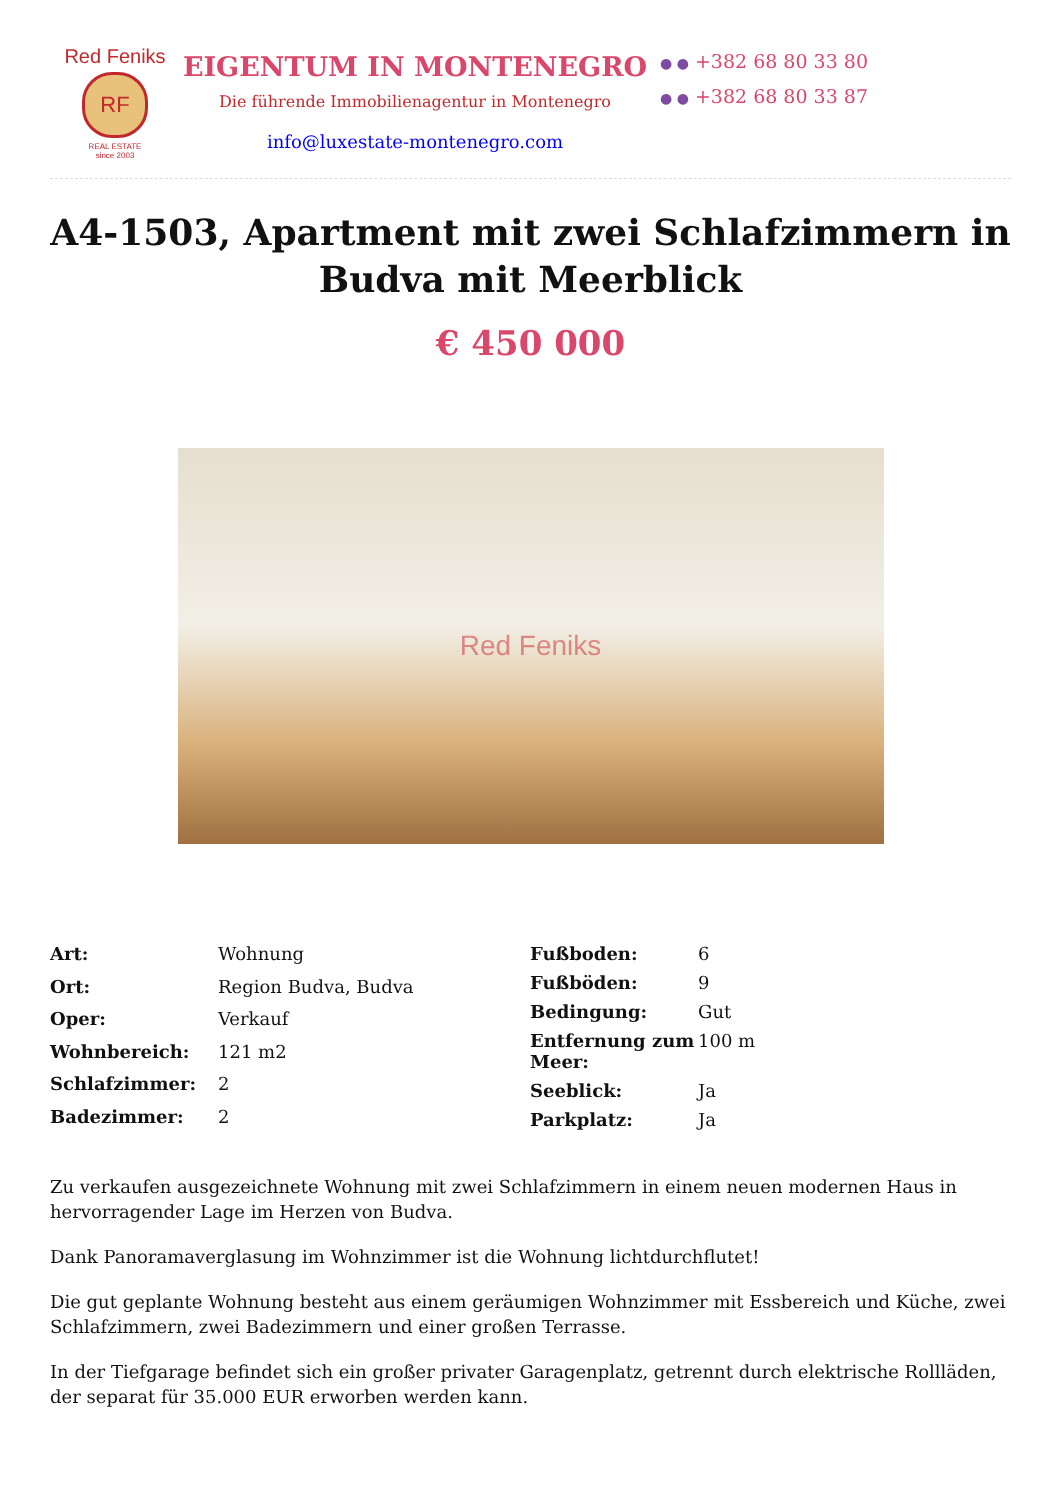Red Feniks
RF
REAL ESTATE
since 2003
EIGENTUM IN MONTENEGRO
Die führende Immobilienagentur in Montenegro
info@luxestate-montenegro.com
● ● +382 68 80 33 80
● ● +382 68 80 33 87
A4-1503, Apartment mit zwei Schlafzimmern in Budva mit Meerblick
€ 450 000
Red Feniks
| Art: | Wohnung |
| Ort: | Region Budva, Budva |
| Oper: | Verkauf |
| Wohnbereich: | 121 m2 |
| Schlafzimmer: | 2 |
| Badezimmer: | 2 |
| Fußboden: | 6 |
| Fußböden: | 9 |
| Bedingung: | Gut |
| Entfernung zum Meer: | 100 m |
| Seeblick: | Ja |
| Parkplatz: | Ja |
Zu verkaufen ausgezeichnete Wohnung mit zwei Schlafzimmern in einem neuen modernen Haus in hervorragender Lage im Herzen von Budva.
Dank Panoramaverglasung im Wohnzimmer ist die Wohnung lichtdurchflutet!
Die gut geplante Wohnung besteht aus einem geräumigen Wohnzimmer mit Essbereich und Küche, zwei Schlafzimmern, zwei Badezimmern und einer großen Terrasse.
In der Tiefgarage befindet sich ein großer privater Garagenplatz, getrennt durch elektrische Rollläden, der separat für 35.000 EUR erworben werden kann.